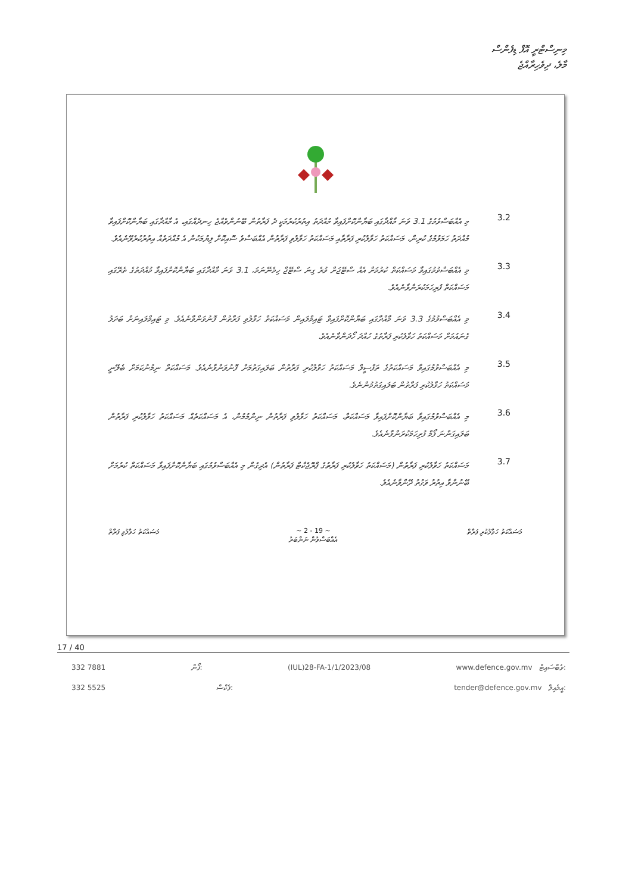މިނިސްޓްރީ އޮފް ޑިފެންސް
މާލެ، ދިވެހިރާއްޖެ
3.2
މި އެއްބަސްވުމުގެ 3.1 ވަނަ މާއްދާގައި ބަޔާންކޮށްފައިވާ މުއްދަތު އިތުރުކުރުމަކީ ދެ ފަރާތުން ބޭނުންވެއްޖެ ހިނދެއްގައި، އެ މާއްދާގައި ބަޔާންކޮށްފައިވާ މުއްދަތު ހަމަވުމުގެ ކުރިން، މަސައްކަތު ހަވާލުކުރި ފަރާތާއި މަސައްކަތު ހަވާލުވި ފަރާތުން އެއްބަސްވެ ސޮއިކޮށް ލިޔުމަކުން އެ މުއްދަތެއް އިތުރުކުރެވޭނެއެވެ.
3.3
މި އެއްބަސްވުމުގައިވާ މަސައްކަތް ކުރުމަށް އެއް ސްޓޭޖަށް ވުރެ ގިނަ ސްޓޭޖް ހިމެނޭނަމަ، 3.1 ވަނަ މާއްދާގައި ބަޔާންކޮށްފައިވާ މުއްދަތުގެ ތެރޭގައި މަސައްކަތް ފުރިހަމަކުރަންވާނެއެވެ.
3.4
މި އެއްބަސްވުމުގެ 3.3 ވަނަ މާއްދާގައި ބަޔާންކޮށްފައިވާ ޓައިމްލައިން މަސައްކަތް ހަވާލުވި ފަރާތުން ފޮނުވަންވާނެއެވެ. މި ޓައިމްލައިނަށް ބަދަލު ގެނައުމަށް މަސައްކަތު ހަވާލުކުރި ފަރާތުގެ ހުއްދަ ހޯދަންވާނެއެވެ.
3.5
މި އެއްބަސްވުމުގައިވާ މަސައްކަތުގެ ތަފްސީލް މަސައްކަތު ހަވާލުކުރި ފަރާތުން ބަލައިގަތުމަށް ފޮނުވަންވާނެއެވެ. މަސައްކަތް ނިމުނުކަމަށް ބެލޭނީ މަސައްކަތު ހަވާލުކުރި ފަރާތުން ބަލައިގަތުމުންނެވެ.
3.6
މި އެއްބަސްވުމުގައިވާ ބަޔާންކޮށްފައިވާ މަސައްކަތް، މަސައްކަތު ހަވާލުވި ފަރާތުން ނިންމުމުން، އެ މަސައްކަތެއް މަސައްކަތު ހަވާލުކުރި ފަރާތުން ބަލައިގަންނަ ފޯމް ފުރިހަމަކުރަންވާނެއެވެ.
3.7
މަސައްކަތު ހަވާލުކުރި ފަރާތުން (މަސައްކަތު ހަވާލުކުރި ފަރާތުގެ ޕްރޮޖެކްޓް ފަރާތުން) އެދިގެން މި އެއްބަސްވުމުގައި ބަޔާންކޮށްފައިވާ މަސައްކަތް ކުރުމަށް ބޭނުންވާ އިތުރު ވަގުތު ދޭންވާނެއެވެ.
މަސައްކަތު ހަވާލުކުރި ފަރާތް ~ 2 - 19 ~
އެއްބަސްވުން ނަންބަރު މަސައްކަތު ހަވާލުވި ފަރާތް
17 / 40
332 7881 ފޯން: (IUL)28-FA-1/1/2023/08 www.defence.gov.mv ވެބްސައިޓް:
332 5525 ފެކްސް: tender@defence.gov.mv އީމެއިލް: